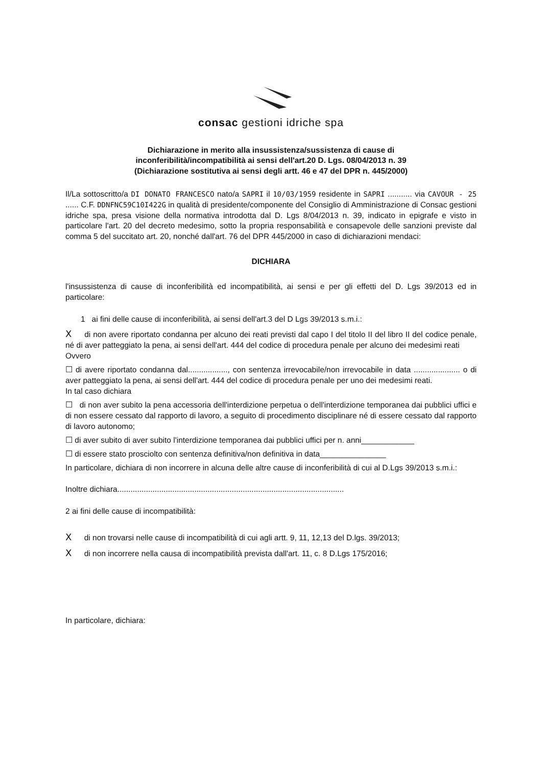consac gestioni idriche spa
Dichiarazione in merito alla insussistenza/sussistenza di cause di
inconferibilità/incompatibilità ai sensi dell'art.20 D. Lgs. 08/04/2013 n. 39
(Dichiarazione sostitutiva ai sensi degli artt. 46 e 47 del DPR n. 445/2000)
Il/La sottoscritto/a DI DONATO FRANCESCO nato/a SAPRI il 10/03/1959 residente in SAPRI ........... via CAVOUR - 25 ...... C.F. DDNFNC59C10I422G in qualità di presidente/componente del Consiglio di Amministrazione di Consac gestioni idriche spa, presa visione della normativa introdotta dal D. Lgs 8/04/2013 n. 39, indicato in epigrafe e visto in particolare l'art. 20 del decreto medesimo, sotto la propria responsabilità e consapevole delle sanzioni previste dal comma 5 del succitato art. 20, nonché dall'art. 76 del DPR 445/2000 in caso di dichiarazioni mendaci:
DICHIARA
l'insussistenza di cause di inconferibilità ed incompatibilità, ai sensi e per gli effetti del D. Lgs 39/2013 ed in particolare:
1 ai fini delle cause di inconferibilità, ai sensi dell'art.3 del D Lgs 39/2013 s.m.i.:
X di non avere riportato condanna per alcuno dei reati previsti dal capo I del titolo II del libro II del codice penale, né di aver patteggiato la pena, ai sensi dell'art. 444 del codice di procedura penale per alcuno dei medesimi reati
Ovvero
☐ di avere riportato condanna dal.................., con sentenza irrevocabile/non irrevocabile in data ..................... o di aver patteggiato la pena, ai sensi dell'art. 444 del codice di procedura penale per uno dei medesimi reati.
In tal caso dichiara
☐ di non aver subito la pena accessoria dell'interdizione perpetua o dell'interdizione temporanea dai pubblici uffici e di non essere cessato dal rapporto di lavoro, a seguito di procedimento disciplinare né di essere cessato dal rapporto di lavoro autonomo;
☐ di aver subito di aver subito l'interdizione temporanea dai pubblici uffici per n. anni____________
☐ di essere stato prosciolto con sentenza definitiva/non definitiva in data_______________
In particolare, dichiara di non incorrere in alcuna delle altre cause di inconferibilità di cui al D.Lgs 39/2013 s.m.i.:
Inoltre dichiara.......................................................................................................
2 ai fini delle cause di incompatibilità:
X di non trovarsi nelle cause di incompatibilità di cui agli artt. 9, 11, 12,13 del D.lgs. 39/2013;
X di non incorrere nella causa di incompatibilità prevista dall'art. 11, c. 8 D.Lgs 175/2016;
In particolare, dichiara: